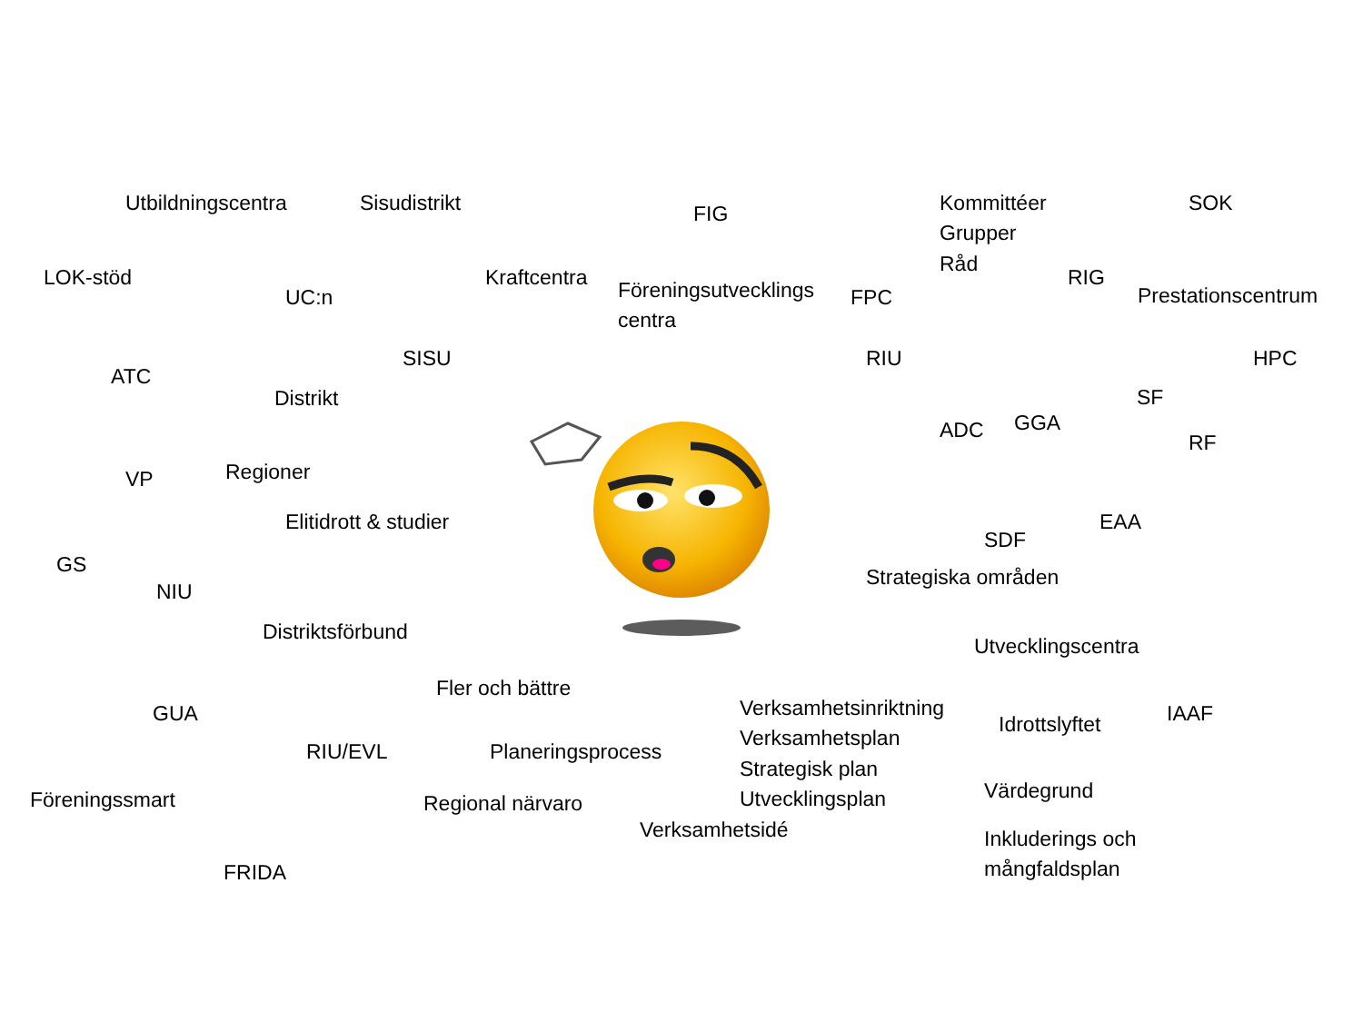Utbildningscentra Sisudistrikt FIG Kommittéer
Grupper
Råd SOK
LOK-stöd UC:n Kraftcentra Föreningsutvecklings
centra FPC RIG Prestationscentrum
ATC Distrikt SISU RIU HPC
SF
ADC GGA RF
VP Regioner
Elitidrott & studier SDF EAA
GS NIU Strategiska områden
Distriktsförbund Utvecklingscentra
GUA Fler och bättre Verksamhetsinriktning
Verksamhetsplan
Strategisk plan
Utvecklingsplan Idrottslyftet IAAF
RIU/EVL Planeringsprocess
Föreningssmart Regional närvaro Värdegrund
Verksamhetsidé Inkluderings och
mångfaldsplan
FRIDA